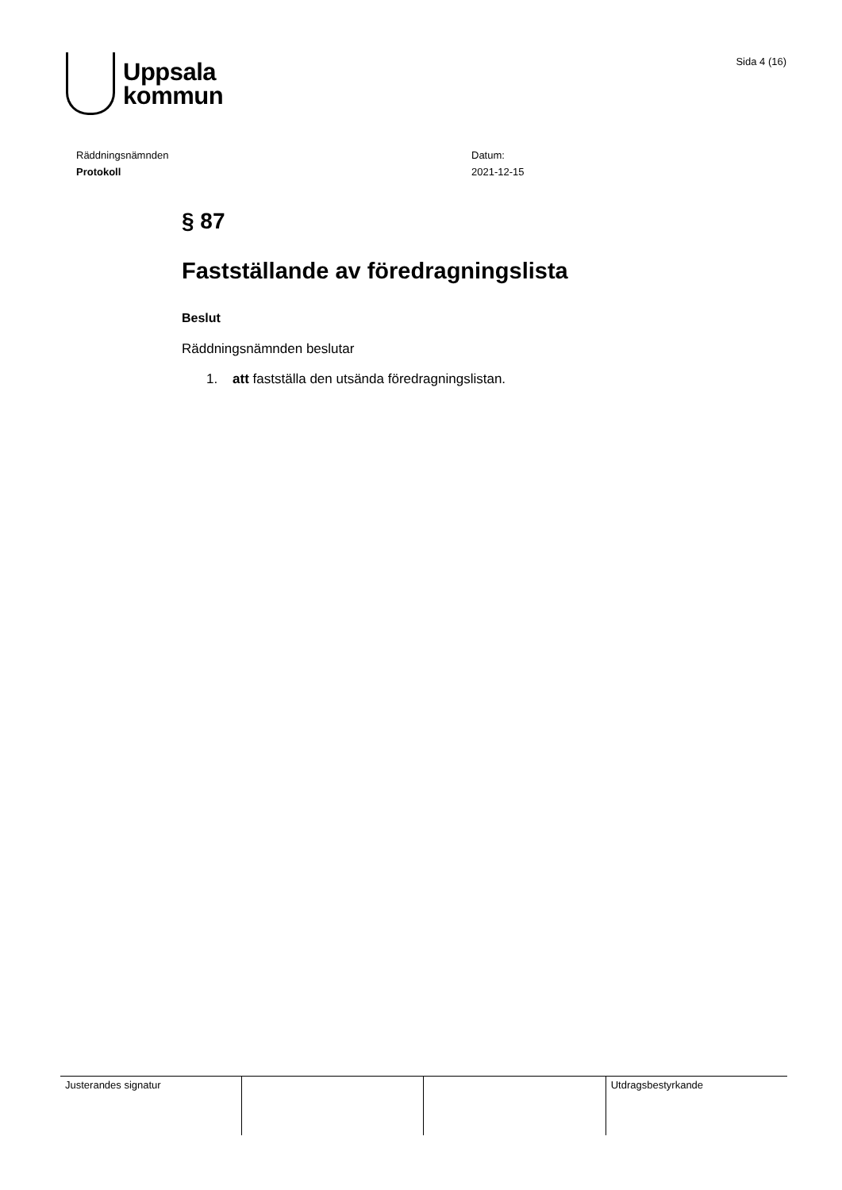Uppsala
kommun
Sida 4 (16)
Räddningsnämnden
Protokoll
Datum:
2021-12-15
§ 87
Fastställande av föredragningslista
Beslut
Räddningsnämnden beslutar
1. att fastställa den utsända föredragningslistan.
| Justerandes signatur | | | Utdragsbestyrkande |